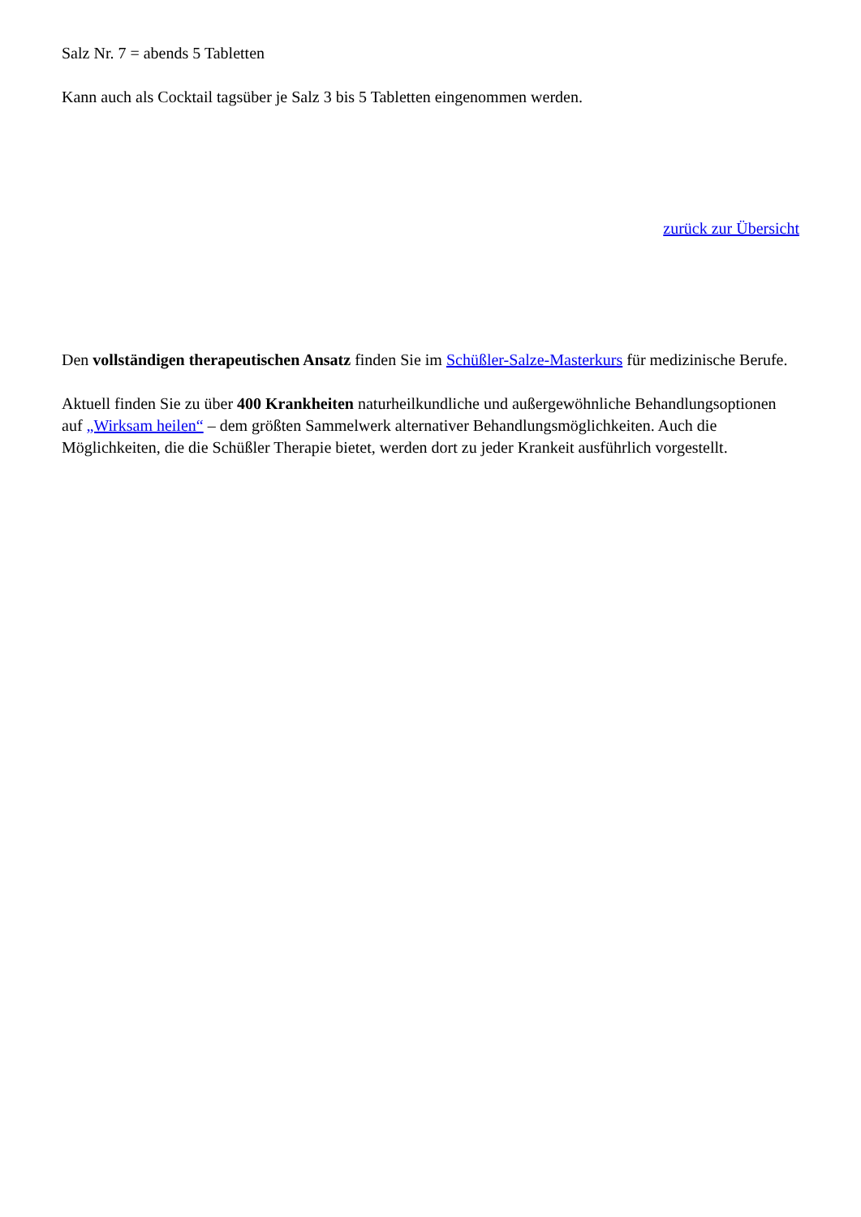Salz Nr. 7 = abends 5 Tabletten
Kann auch als Cocktail tagsüber je Salz 3 bis 5 Tabletten eingenommen werden.
zurück zur Übersicht
Den vollständigen therapeutischen Ansatz finden Sie im Schüßler-Salze-Masterkurs für medizinische Berufe.
Aktuell finden Sie zu über 400 Krankheiten naturheilkundliche und außergewöhnliche Behandlungsoptionen auf „Wirksam heilen“ – dem größten Sammelwerk alternativer Behandlungsmöglichkeiten. Auch die Möglichkeiten, die die Schüßler Therapie bietet, werden dort zu jeder Krankeit ausführlich vorgestellt.